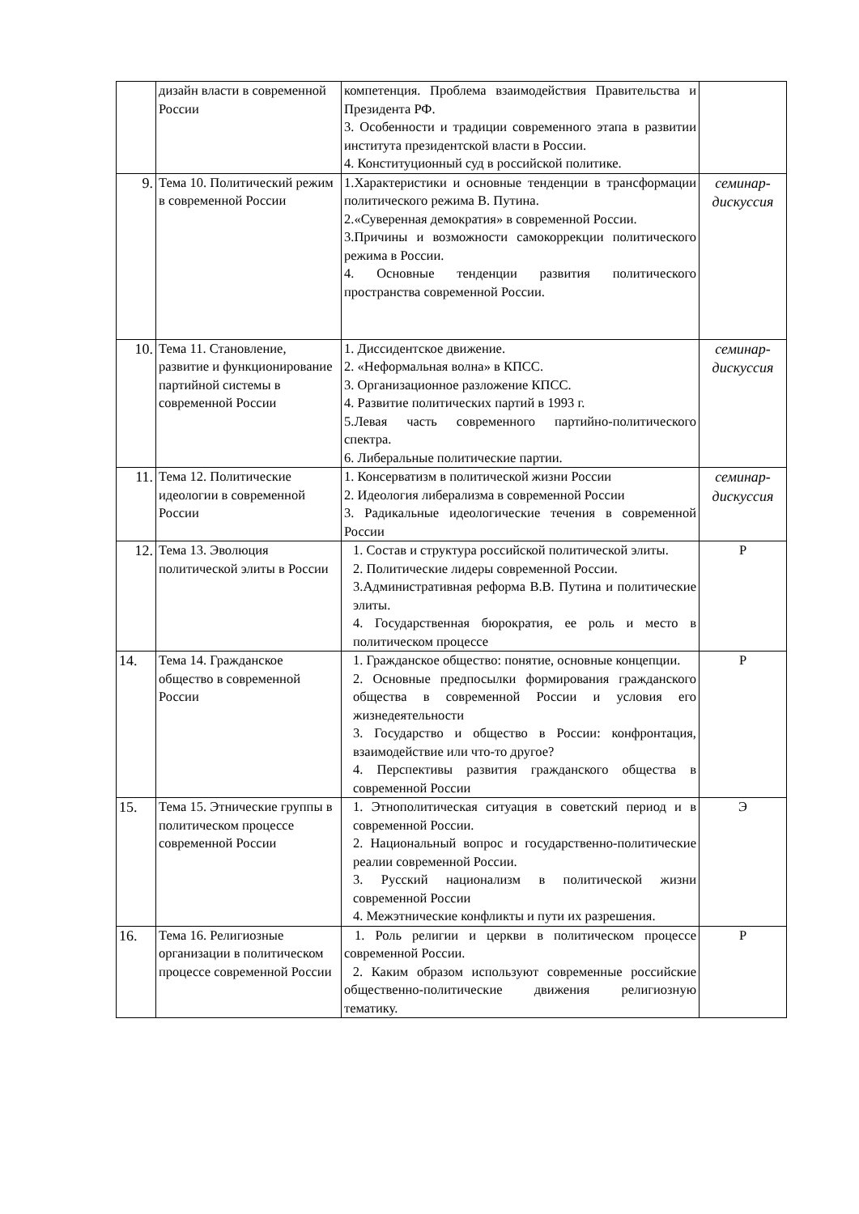| | дизайн власти в современной России | компетенция. Проблема взаимодействия Правительства и Президента РФ. 3. Особенности и традиции современного этапа в развитии института президентской власти в России. 4. Конституционный суд в российской политике. | |
| 9. | Тема 10. Политический режим в современной России | 1.Характеристики и основные тенденции в трансформации политического режима В. Путина. 2.«Суверенная демократия» в современной России. 3.Причины и возможности самокоррекции политического режима в России. 4. Основные тенденции развития политического пространства современной России. | семинар-дискуссия |
| 10. | Тема 11. Становление, развитие и функционирование партийной системы в современной России | 1. Диссидентское движение. 2. «Неформальная волна» в КПСС. 3. Организационное разложение КПСС. 4. Развитие политических партий в 1993 г. 5.Левая часть современного партийно-политического спектра. 6. Либеральные политические партии. | семинар-дискуссия |
| 11. | Тема 12. Политические идеологии в современной России | 1. Консерватизм в политической жизни России 2. Идеология либерализма в современной России 3. Радикальные идеологические течения в современной России | семинар-дискуссия |
| 12. | Тема 13. Эволюция политической элиты в России | 1. Состав и структура российской политической элиты. 2. Политические лидеры современной России. 3.Административная реформа В.В. Путина и политические элиты. 4. Государственная бюрократия, ее роль и место в политическом процессе | Р |
| 14. | Тема 14. Гражданское общество в современной России | 1. Гражданское общество: понятие, основные концепции. 2. Основные предпосылки формирования гражданского общества в современной России и условия его жизнедеятельности 3. Государство и общество в России: конфронтация, взаимодействие или что-то другое? 4. Перспективы развития гражданского общества в современной России | Р |
| 15. | Тема 15. Этнические группы в политическом процессе современной России | 1. Этнополитическая ситуация в советский период и в современной России. 2. Национальный вопрос и государственно-политические реалии современной России. 3. Русский национализм в политической жизни современной России 4. Межэтнические конфликты и пути их разрешения. | Э |
| 16. | Тема 16. Религиозные организации в политическом процессе современной России | 1. Роль религии и церкви в политическом процессе современной России. 2. Каким образом используют современные российские общественно-политические движения религиозную тематику. | Р |